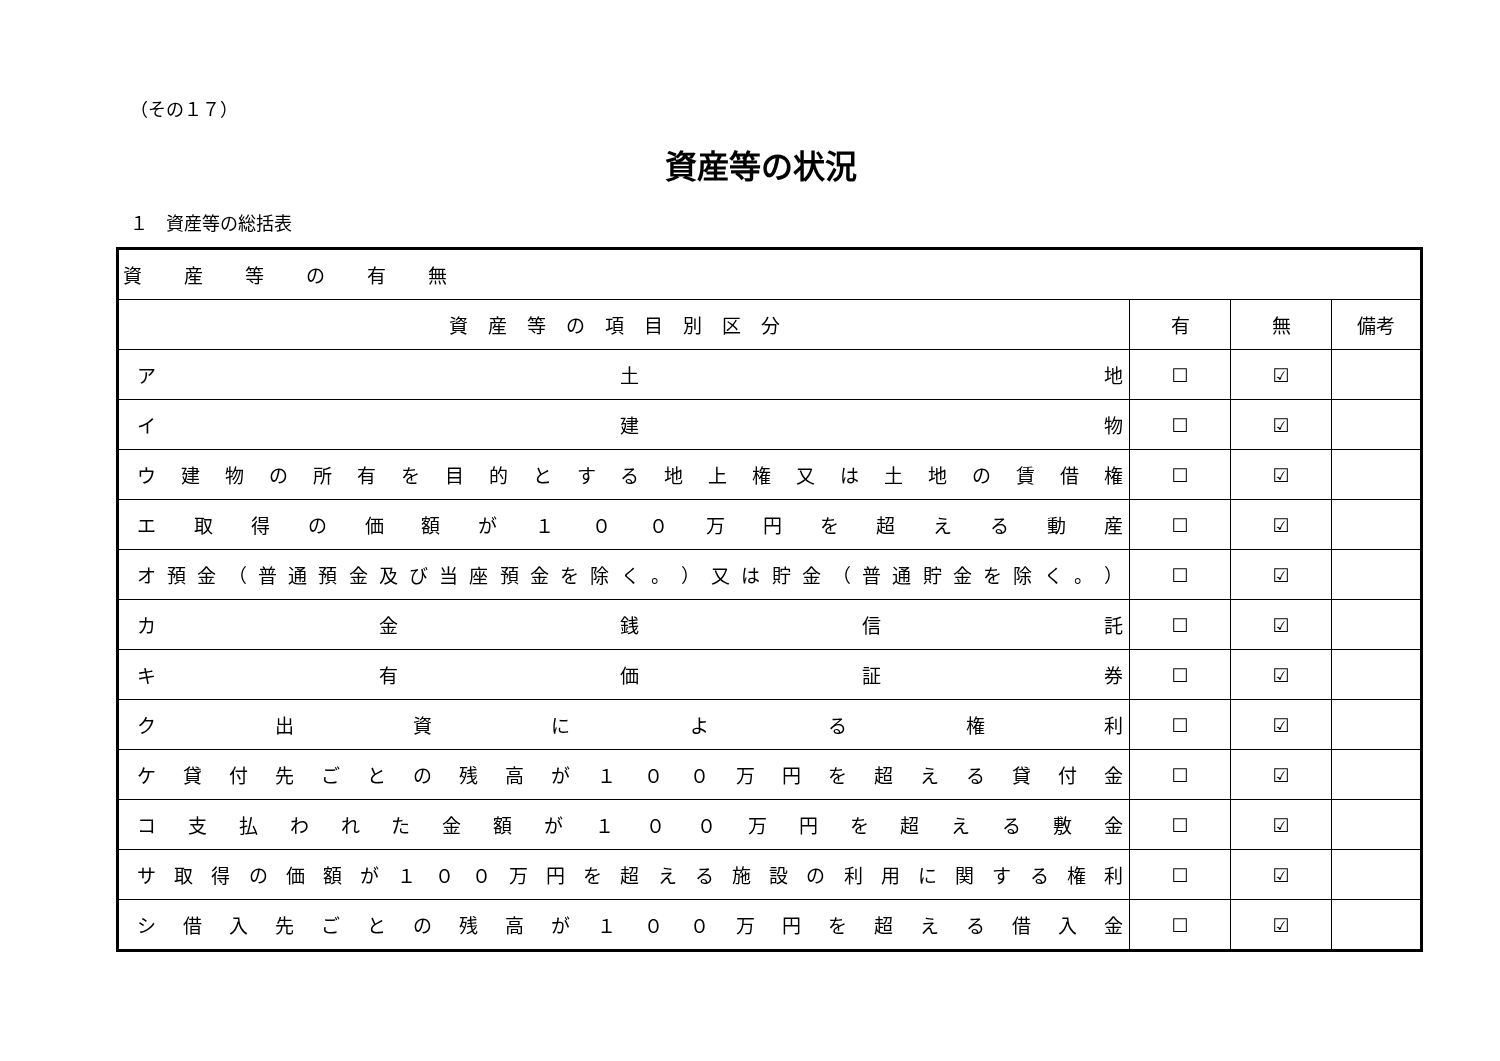（その１７）
資産等の状況
１　資産等の総括表
| 資産等の有無 | | | |
| --- | --- | --- | --- |
| 資産等の項目別区分 | 有 | 無 | 備考 |
| ア 土 地 | ☐ | ☑ | |
| イ 建 物 | ☐ | ☑ | |
| ウ 建 物 の 所 有 を 目 的 と す る 地 上 権 又 は 土 地 の 賃 借 権 | ☐ | ☑ | |
| エ 取 得 の 価 額 が １ ０ ０ 万 円 を 超 え る 動 産 | ☐ | ☑ | |
| オ 預 金 （ 普 通 預 金 及 び 当 座 預 金 を 除 く 。 ） 又 は 貯 金 （ 普 通 貯 金 を 除 く 。 ） | ☐ | ☑ | |
| カ 金 銭 信 託 | ☐ | ☑ | |
| キ 有 価 証 券 | ☐ | ☑ | |
| ク 出 資 に よ る 権 利 | ☐ | ☑ | |
| ケ 貸 付 先 ご と の 残 高 が １ ０ ０ 万 円 を 超 え る 貸 付 金 | ☐ | ☑ | |
| コ 支 払 わ れ た 金 額 が １ ０ ０ 万 円 を 超 え る 敷 金 | ☐ | ☑ | |
| サ 取 得 の 価 額 が １ ０ ０ 万 円 を 超 え る 施 設 の 利 用 に 関 す る 権 利 | ☐ | ☑ | |
| シ 借 入 先 ご と の 残 高 が １ ０ ０ 万 円 を 超 え る 借 入 金 | ☐ | ☑ | |